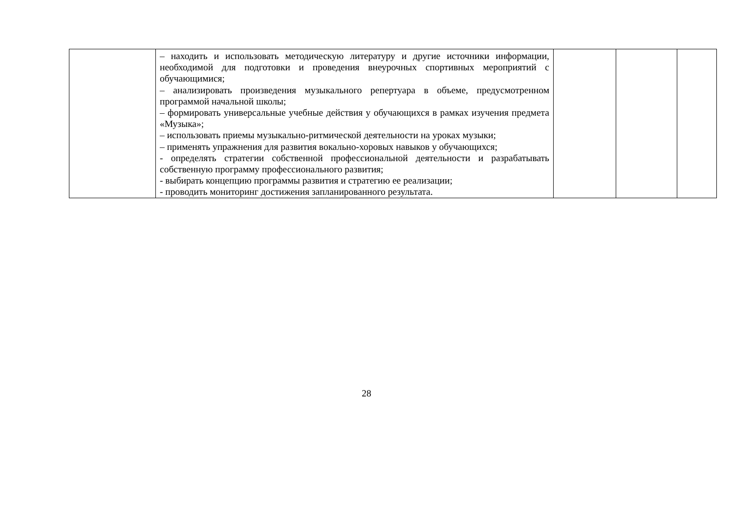| | – находить и использовать методическую литературу и другие источники информации, необходимой для подготовки и проведения внеурочных спортивных мероприятий с обучающимися; – анализировать произведения музыкального репертуара в объеме, предусмотренном программой начальной школы; – формировать универсальные учебные действия у обучающихся в рамках изучения предмета «Музыка»; – использовать приемы музыкально-ритмической деятельности на уроках музыки; – применять упражнения для развития вокально-хоровых навыков у обучающихся; - определять стратегии собственной профессиональной деятельности и разрабатывать собственную программу профессионального развития; - выбирать концепцию программы развития и стратегию ее реализации; - проводить мониторинг достижения запланированного результата. | | | |
28